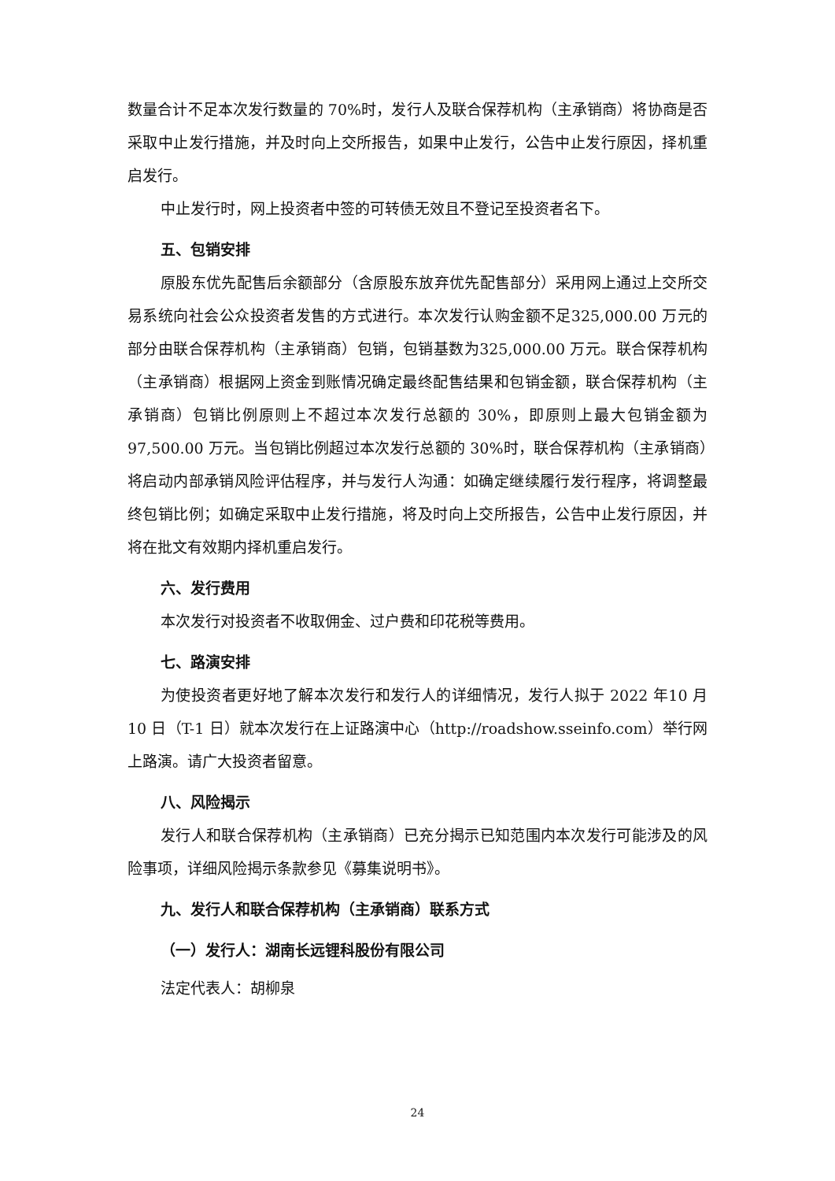数量合计不足本次发行数量的 70%时，发行人及联合保荐机构（主承销商）将协商是否采取中止发行措施，并及时向上交所报告，如果中止发行，公告中止发行原因，择机重启发行。
中止发行时，网上投资者中签的可转债无效且不登记至投资者名下。
五、包销安排
原股东优先配售后余额部分（含原股东放弃优先配售部分）采用网上通过上交所交易系统向社会公众投资者发售的方式进行。本次发行认购金额不足325,000.00 万元的部分由联合保荐机构（主承销商）包销，包销基数为325,000.00 万元。联合保荐机构（主承销商）根据网上资金到账情况确定最终配售结果和包销金额，联合保荐机构（主承销商）包销比例原则上不超过本次发行总额的 30%，即原则上最大包销金额为 97,500.00 万元。当包销比例超过本次发行总额的 30%时，联合保荐机构（主承销商）将启动内部承销风险评估程序，并与发行人沟通：如确定继续履行发行程序，将调整最终包销比例；如确定采取中止发行措施，将及时向上交所报告，公告中止发行原因，并将在批文有效期内择机重启发行。
六、发行费用
本次发行对投资者不收取佣金、过户费和印花税等费用。
七、路演安排
为使投资者更好地了解本次发行和发行人的详细情况，发行人拟于 2022 年10 月 10 日（T-1 日）就本次发行在上证路演中心（http://roadshow.sseinfo.com）举行网上路演。请广大投资者留意。
八、风险揭示
发行人和联合保荐机构（主承销商）已充分揭示已知范围内本次发行可能涉及的风险事项，详细风险揭示条款参见《募集说明书》。
九、发行人和联合保荐机构（主承销商）联系方式
（一）发行人：湖南长远锂科股份有限公司
法定代表人：胡柳泉
24